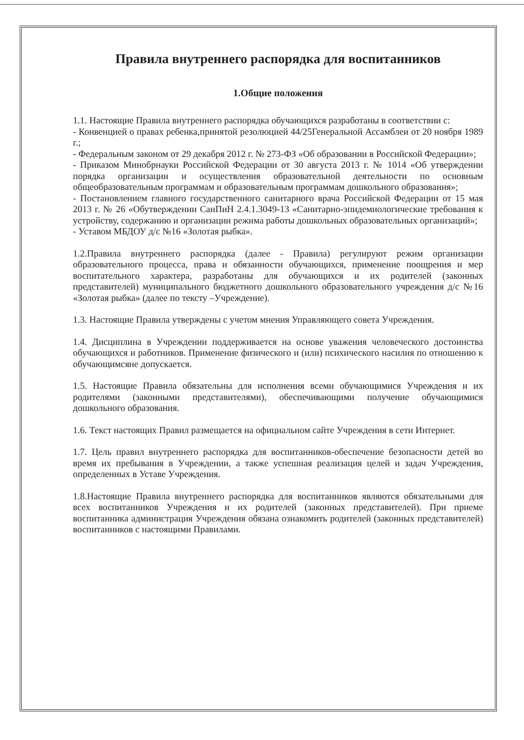Правила внутреннего распорядка для воспитанников
1.Общие положения
1.1. Настоящие Правила внутреннего распорядка обучающихся разработаны в соответствии с:
- Конвенцией о правах ребенка,принятой резолюцией 44/25Генеральной Ассамблеи от 20 ноября 1989 г.;
- Федеральным законом от 29 декабря 2012 г. № 273-ФЗ «Об образовании в Российской Федерации»;
- Приказом Минобрнауки Российской Федерации от 30 августа 2013 г. № 1014 «Об утверждении порядка организации и осуществления образовательной деятельности по основным общеобразовательным программам и образовательным программам дошкольного образования»;
- Постановлением главного государственного санитарного врача Российской Федерации от 15 мая 2013 г. № 26 «Обутверждении СанПиН 2.4.1.3049-13 «Санитарно-эпидемиологические требования к устройству, содержанию и организации режима работы дошкольных образовательных организаций»;
- Уставом МБДОУ д/с №16 «Золотая рыбка».
1.2.Правила внутреннего распорядка (далее - Правила) регулируют режим организации образовательного процесса, права и обязанности обучающихся, применение поощрения и мер воспитательного характера, разработаны для обучающихся и их родителей (законных представителей) муниципального бюджетного дошкольного образовательного учреждения д/с №16 «Золотая рыбка» (далее по тексту –Учреждение).
1.3. Настоящие Правила утверждены с учетом мнения Управляющего совета Учреждения.
1.4. Дисциплина в Учреждении поддерживается на основе уважения человеческого достоинства обучающихся и работников. Применение физического и (или) психического насилия по отношению к обучающимсяне допускается.
1.5. Настоящие Правила обязательны для исполнения всеми обучающимися Учреждения и их родителями (законными представителями), обеспечивающими получение обучающимися дошкольного образования.
1.6. Текст настоящих Правил размещается на официальном сайте Учреждения в сети Интернет.
1.7. Цель правил внутреннего распорядка для воспитанников-обеспечение безопасности детей во время их пребывания в Учреждении, а также успешная реализация целей и задач Учреждения, определенных в Уставе Учреждения.
1.8.Настоящие Правила внутреннего распорядка для воспитанников являются обязательными для всех воспитанников Учреждения и их родителей (законных представителей). При приеме воспитанника администрация Учреждения обязана ознакомить родителей (законных представителей) воспитанников с настоящими Правилами.